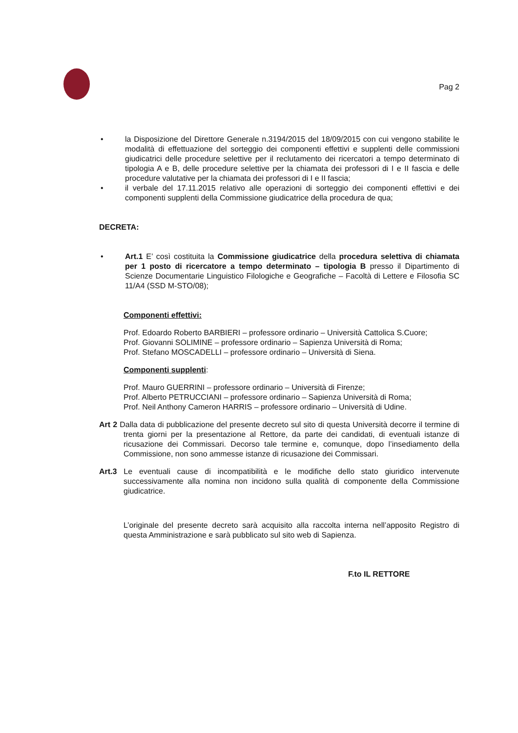Pag 2
• la Disposizione del Direttore Generale n.3194/2015 del 18/09/2015 con cui vengono stabilite le modalità di effettuazione del sorteggio dei componenti effettivi e supplenti delle commissioni giudicatrici delle procedure selettive per il reclutamento dei ricercatori a tempo determinato di tipologia A e B, delle procedure selettive per la chiamata dei professori di I e II fascia e delle procedure valutative per la chiamata dei professori di I e II fascia;
• il verbale del 17.11.2015 relativo alle operazioni di sorteggio dei componenti effettivi e dei componenti supplenti della Commissione giudicatrice della procedura de qua;
DECRETA:
• Art.1 E’ così costituita la Commissione giudicatrice della procedura selettiva di chiamata per 1 posto di ricercatore a tempo determinato – tipologia B presso il Dipartimento di Scienze Documentarie Linguistico Filologiche e Geografiche – Facoltà di Lettere e Filosofia SC 11/A4 (SSD M-STO/08);
Componenti effettivi:
Prof. Edoardo Roberto BARBIERI – professore ordinario – Università Cattolica S.Cuore;
Prof. Giovanni SOLIMINE – professore ordinario – Sapienza Università di Roma;
Prof. Stefano MOSCADELLI – professore ordinario – Università di Siena.
Componenti supplenti:
Prof. Mauro GUERRINI – professore ordinario – Università di Firenze;
Prof. Alberto PETRUCCIANI – professore ordinario – Sapienza Università di Roma;
Prof. Neil Anthony Cameron HARRIS – professore ordinario – Università di Udine.
Art 2 Dalla data di pubblicazione del presente decreto sul sito di questa Università decorre il termine di trenta giorni per la presentazione al Rettore, da parte dei candidati, di eventuali istanze di ricusazione dei Commissari. Decorso tale termine e, comunque, dopo l’insediamento della Commissione, non sono ammesse istanze di ricusazione dei Commissari.
Art.3 Le eventuali cause di incompatibilità e le modifiche dello stato giuridico intervenute successivamente alla nomina non incidono sulla qualità di componente della Commissione giudicatrice.
L’originale del presente decreto sarà acquisito alla raccolta interna nell’apposito Registro di questa Amministrazione e sarà pubblicato sul sito web di Sapienza.
F.to IL RETTORE